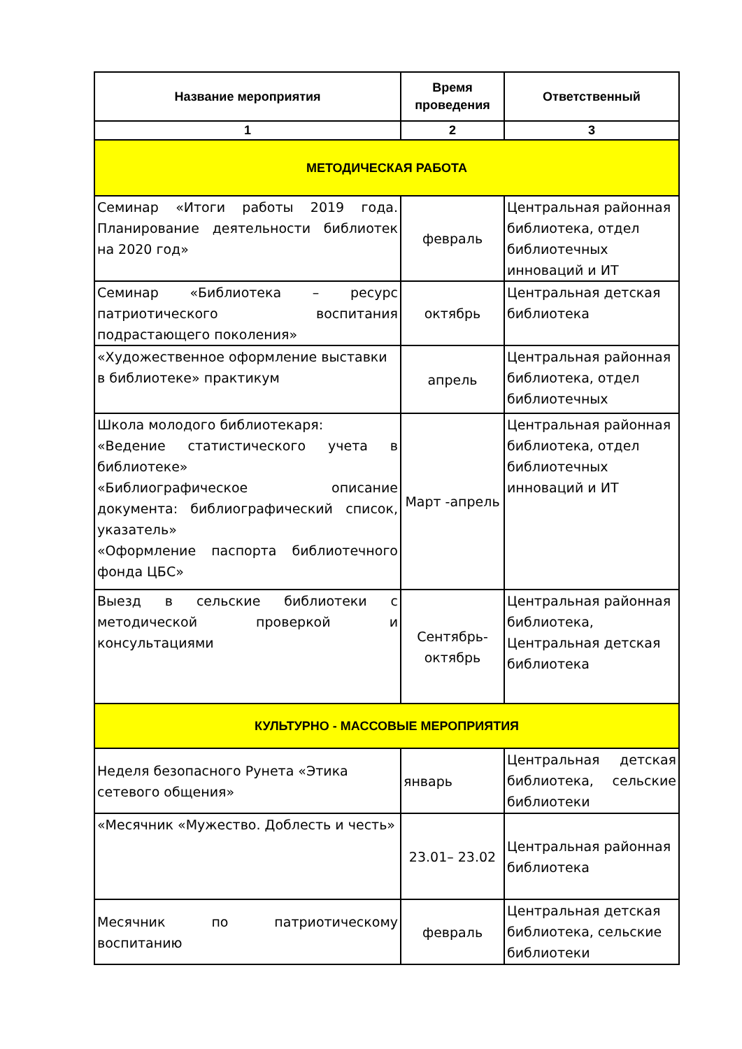| Название мероприятия | Время проведения | Ответственный |
| --- | --- | --- |
| 1 | 2 | 3 |
| МЕТОДИЧЕСКАЯ РАБОТА | | |
| Семинар «Итоги работы 2019 года. Планирование деятельности библиотек на 2020 год» | февраль | Центральная районная библиотека, отдел библиотечных инноваций и ИТ |
| Семинар «Библиотека – ресурс патриотического воспитания подрастающего поколения» | октябрь | Центральная детская библиотека |
| «Художественное оформление выставки в библиотеке» практикум | апрель | Центральная районная библиотека, отдел библиотечных |
| Школа молодого библиотекаря: «Ведение статистического учета в библиотеке» «Библиографическое описание документа: библиографический список, указатель» «Оформление паспорта библиотечного фонда ЦБС» | Март -апрель | Центральная районная библиотека, отдел библиотечных инноваций и ИТ |
| Выезд в сельские библиотеки с методической проверкой и консультациями | Сентябрь-октябрь | Центральная районная библиотека, Центральная детская библиотека |
| КУЛЬТУРНО - МАССОВЫЕ МЕРОПРИЯТИЯ | | |
| Неделя безопасного Рунета «Этика сетевого общения» | январь | Центральная детская библиотека, сельские библиотеки |
| «Месячник «Мужество. Доблесть и честь» | 23.01– 23.02 | Центральная районная библиотека |
| Месячник по патриотическому воспитанию | февраль | Центральная детская библиотека, сельские библиотеки |